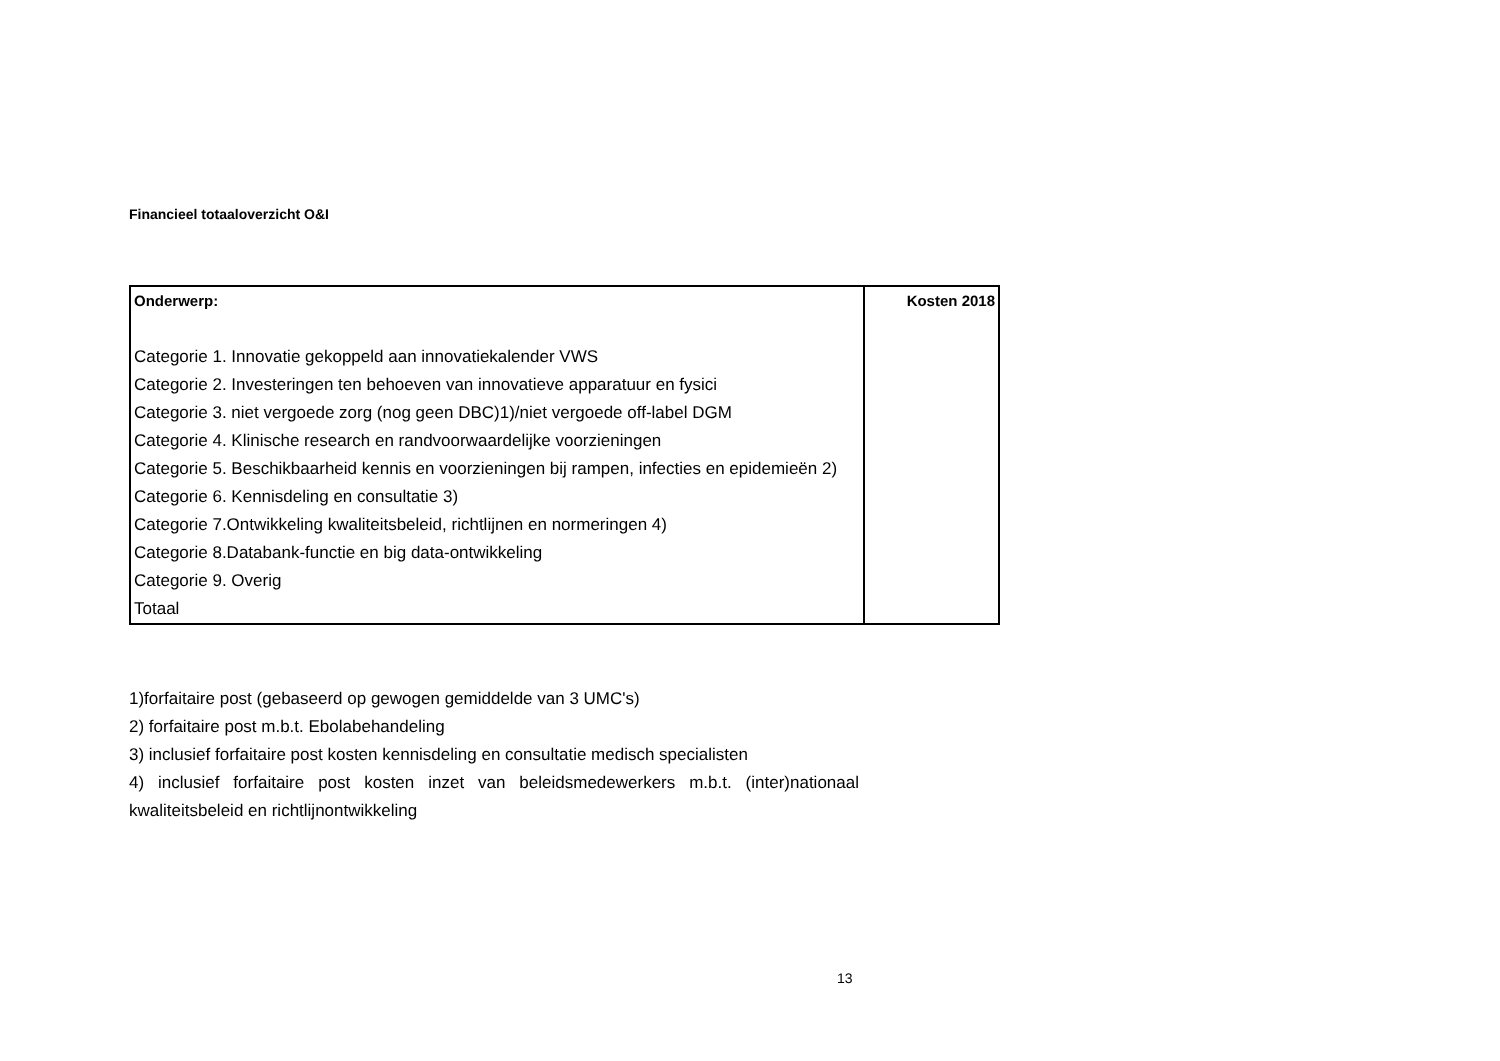Financieel totaaloverzicht O&I
| Onderwerp: | Kosten 2018 |
| --- | --- |
| Categorie 1. Innovatie gekoppeld aan innovatiekalender VWS | |
| Categorie 2. Investeringen ten behoeven van innovatieve apparatuur en fysici | |
| Categorie 3. niet vergoede zorg (nog geen DBC)1)/niet vergoede off-label DGM | |
| Categorie 4. Klinische research en randvoorwaardelijke voorzieningen | |
| Categorie 5. Beschikbaarheid kennis en voorzieningen bij rampen, infecties en epidemieën 2) | |
| Categorie 6. Kennisdeling en consultatie 3) | |
| Categorie 7.Ontwikkeling kwaliteitsbeleid, richtlijnen en normeringen 4) | |
| Categorie 8.Databank-functie en big data-ontwikkeling | |
| Categorie 9. Overig | |
| Totaal | |
1)forfaitaire post (gebaseerd op gewogen gemiddelde van 3 UMC's)
2) forfaitaire post m.b.t. Ebolabehandeling
3) inclusief forfaitaire post kosten kennisdeling en consultatie medisch specialisten
4) inclusief forfaitaire post kosten inzet van beleidsmedewerkers m.b.t. (inter)nationaal kwaliteitsbeleid en richtlijnontwikkeling
13